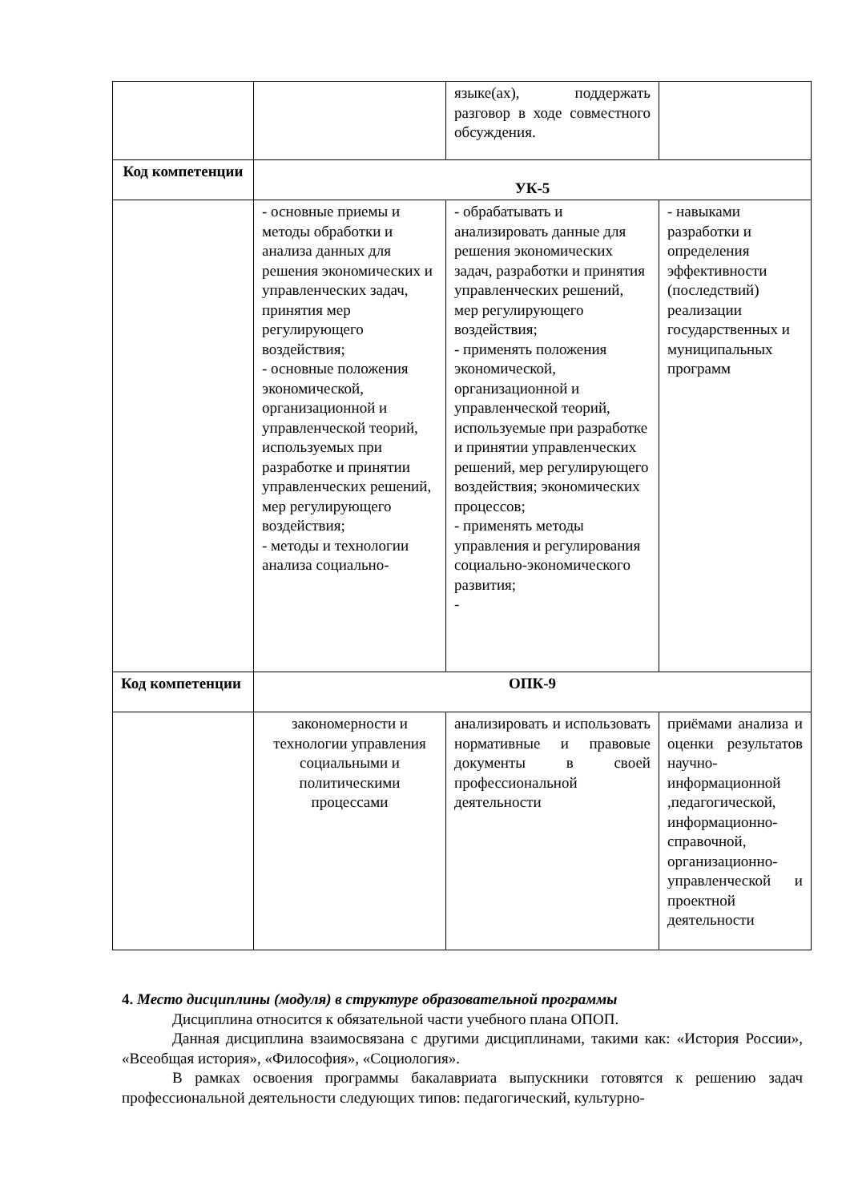| | | языке(ах), поддержать разговор в ходе совместного обсуждения. | |
| Код компетенции | УК-5 | | |
| | - основные приемы и методы обработки и анализа данных для решения экономических и управленческих задач, принятия мер регулирующего воздействия; - основные положения экономической, организационной и управленческой теорий, используемых при разработке и принятии управленческих решений, мер регулирующего воздействия; - методы и технологии анализа социально- | - обрабатывать и анализировать данные для решения экономических задач, разработки и принятия управленческих решений, мер регулирующего воздействия; - применять положения экономической, организационной и управленческой теорий, используемые при разработке и принятии управленческих решений, мер регулирующего воздействия; экономических процессов; - применять методы управления и регулирования социально-экономического развития; - | - навыками разработки и определения эффективности (последствий) реализации государственных и муниципальных программ |
| Код компетенции | ОПК-9 | | |
| | закономерности и технологии управления социальными и политическими процессами | анализировать и использовать нормативные и правовые документы в своей профессиональной деятельности | приёмами анализа и оценки результатов научно-информационной ,педагогической, информационно-справочной, организационно-управленческой и проектной деятельности |
4. Место дисциплины (модуля) в структуре образовательной программы
Дисциплина относится к обязательной части учебного плана ОПОП.
Данная дисциплина взаимосвязана с другими дисциплинами, такими как: «История России», «Всеобщая история», «Философия», «Социология».
В рамках освоения программы бакалавриата выпускники готовятся к решению задач профессиональной деятельности следующих типов: педагогический, культурно-